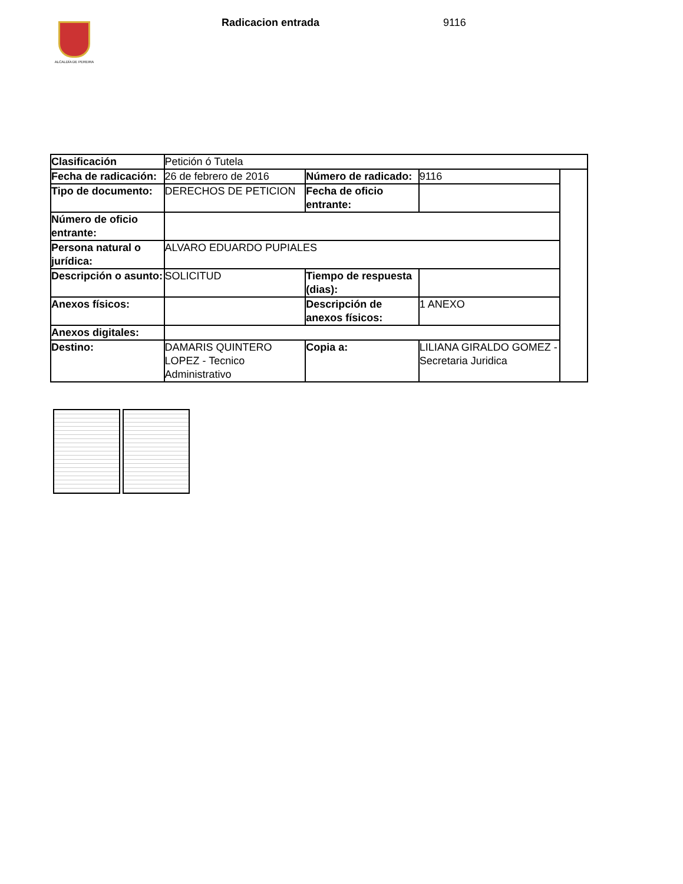ALCALDÍA DE PEREIRA
Radicacion entrada 9116
| Clasificación | Petición ó Tutela | | | |
| Fecha de radicación: | 26 de febrero de 2016 | Número de radicado: | 9116 | |
| Tipo de documento: | DERECHOS DE PETICION | Fecha de oficio entrante: | | |
| Número de oficio entrante: | | | | |
| Persona natural o jurídica: | ALVARO EDUARDO PUPIALES | | | |
| Descripción o asunto: | SOLICITUD | Tiempo de respuesta (dias): | | |
| Anexos físicos: | | Descripción de anexos físicos: | 1 ANEXO | |
| Anexos digitales: | | | | |
| Destino: | DAMARIS QUINTERO LOPEZ - Tecnico Administrativo | Copia a: | LILIANA GIRALDO GOMEZ - Secretaria Juridica | |